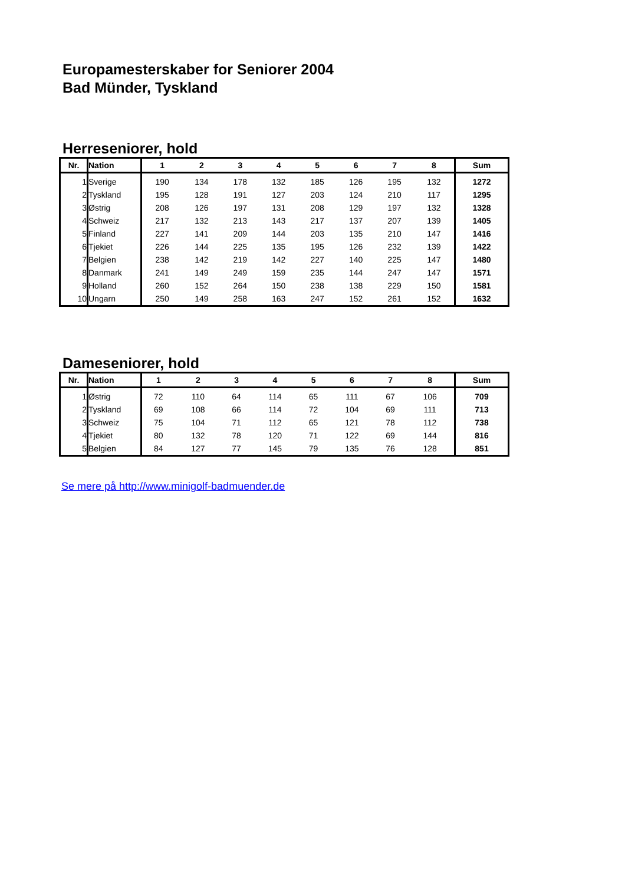Europamesterskaber for Seniorer 2004
Bad Münder, Tyskland
Herreseniorer, hold
| Nr. | Nation | 1 | 2 | 3 | 4 | 5 | 6 | 7 | 8 | Sum |
| --- | --- | --- | --- | --- | --- | --- | --- | --- | --- | --- |
| 1 | Sverige | 190 | 134 | 178 | 132 | 185 | 126 | 195 | 132 | 1272 |
| 2 | Tyskland | 195 | 128 | 191 | 127 | 203 | 124 | 210 | 117 | 1295 |
| 3 | Østrig | 208 | 126 | 197 | 131 | 208 | 129 | 197 | 132 | 1328 |
| 4 | Schweiz | 217 | 132 | 213 | 143 | 217 | 137 | 207 | 139 | 1405 |
| 5 | Finland | 227 | 141 | 209 | 144 | 203 | 135 | 210 | 147 | 1416 |
| 6 | Tjekiet | 226 | 144 | 225 | 135 | 195 | 126 | 232 | 139 | 1422 |
| 7 | Belgien | 238 | 142 | 219 | 142 | 227 | 140 | 225 | 147 | 1480 |
| 8 | Danmark | 241 | 149 | 249 | 159 | 235 | 144 | 247 | 147 | 1571 |
| 9 | Holland | 260 | 152 | 264 | 150 | 238 | 138 | 229 | 150 | 1581 |
| 10 | Ungarn | 250 | 149 | 258 | 163 | 247 | 152 | 261 | 152 | 1632 |
Dameseniorer, hold
| Nr. | Nation | 1 | 2 | 3 | 4 | 5 | 6 | 7 | 8 | Sum |
| --- | --- | --- | --- | --- | --- | --- | --- | --- | --- | --- |
| 1 | Østrig | 72 | 110 | 64 | 114 | 65 | 111 | 67 | 106 | 709 |
| 2 | Tyskland | 69 | 108 | 66 | 114 | 72 | 104 | 69 | 111 | 713 |
| 3 | Schweiz | 75 | 104 | 71 | 112 | 65 | 121 | 78 | 112 | 738 |
| 4 | Tjekiet | 80 | 132 | 78 | 120 | 71 | 122 | 69 | 144 | 816 |
| 5 | Belgien | 84 | 127 | 77 | 145 | 79 | 135 | 76 | 128 | 851 |
Se mere på http://www.minigolf-badmuender.de